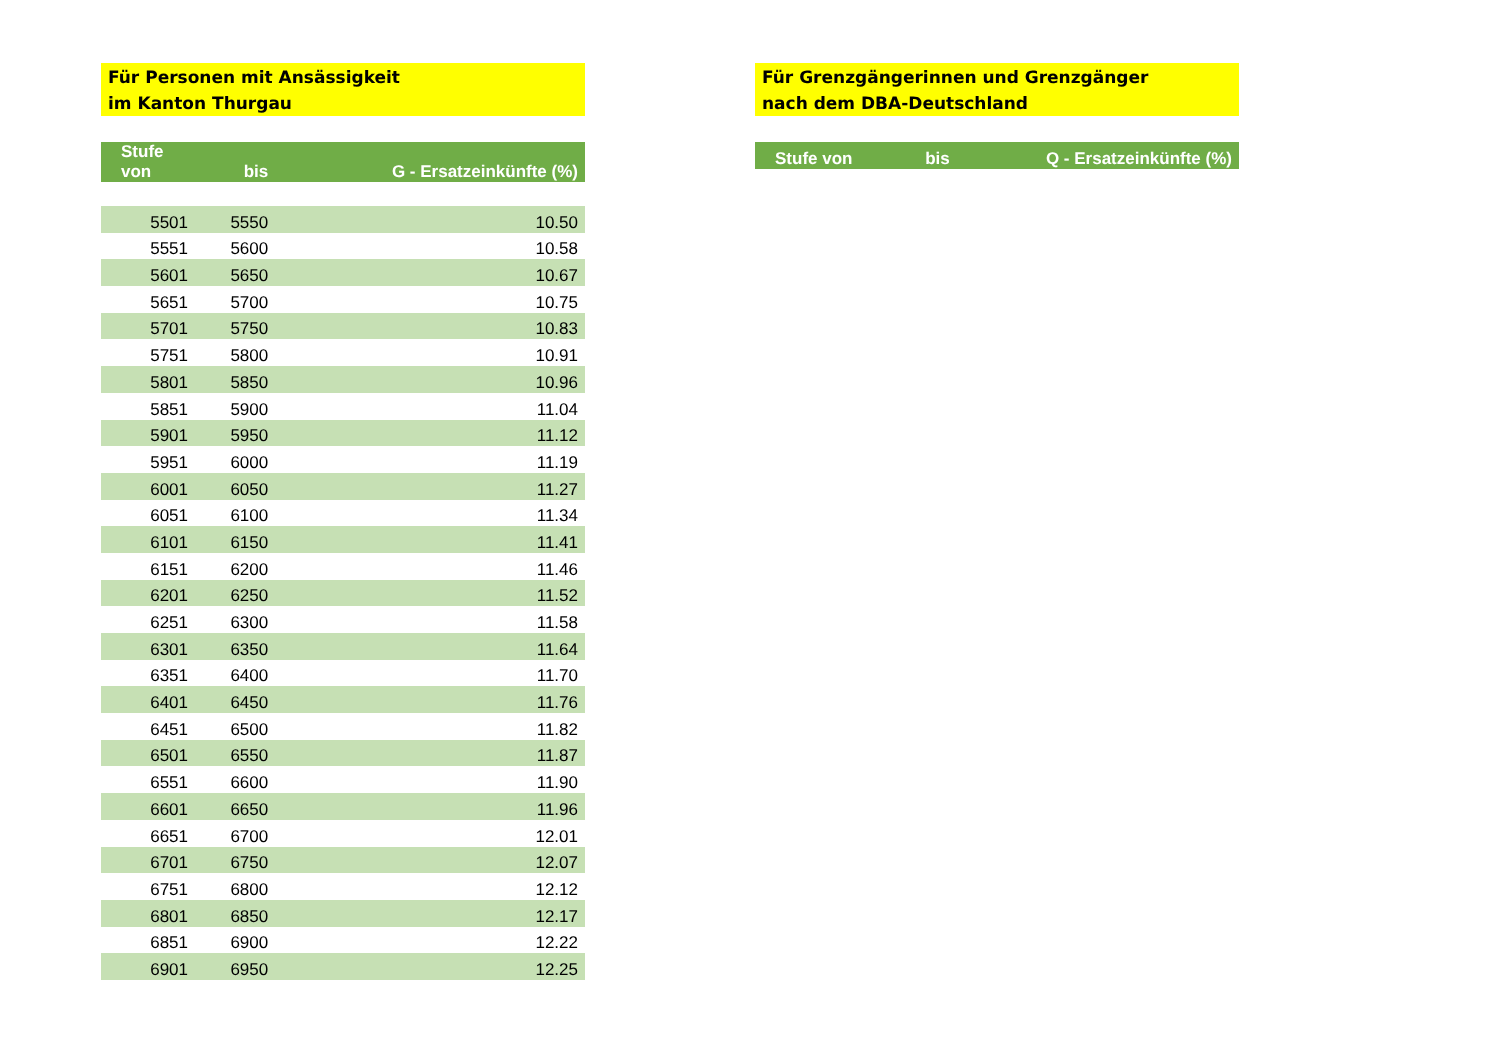Für Personen mit Ansässigkeit
im Kanton Thurgau
| Stufe von | bis | G - Ersatzeinkünfte (%) |
| --- | --- | --- |
| 5501 | 5550 | 10.50 |
| 5551 | 5600 | 10.58 |
| 5601 | 5650 | 10.67 |
| 5651 | 5700 | 10.75 |
| 5701 | 5750 | 10.83 |
| 5751 | 5800 | 10.91 |
| 5801 | 5850 | 10.96 |
| 5851 | 5900 | 11.04 |
| 5901 | 5950 | 11.12 |
| 5951 | 6000 | 11.19 |
| 6001 | 6050 | 11.27 |
| 6051 | 6100 | 11.34 |
| 6101 | 6150 | 11.41 |
| 6151 | 6200 | 11.46 |
| 6201 | 6250 | 11.52 |
| 6251 | 6300 | 11.58 |
| 6301 | 6350 | 11.64 |
| 6351 | 6400 | 11.70 |
| 6401 | 6450 | 11.76 |
| 6451 | 6500 | 11.82 |
| 6501 | 6550 | 11.87 |
| 6551 | 6600 | 11.90 |
| 6601 | 6650 | 11.96 |
| 6651 | 6700 | 12.01 |
| 6701 | 6750 | 12.07 |
| 6751 | 6800 | 12.12 |
| 6801 | 6850 | 12.17 |
| 6851 | 6900 | 12.22 |
| 6901 | 6950 | 12.25 |
Für Grenzgängerinnen und Grenzgänger
nach dem DBA-Deutschland
| Stufe von | bis | Q - Ersatzeinkünfte (%) |
| --- | --- | --- |